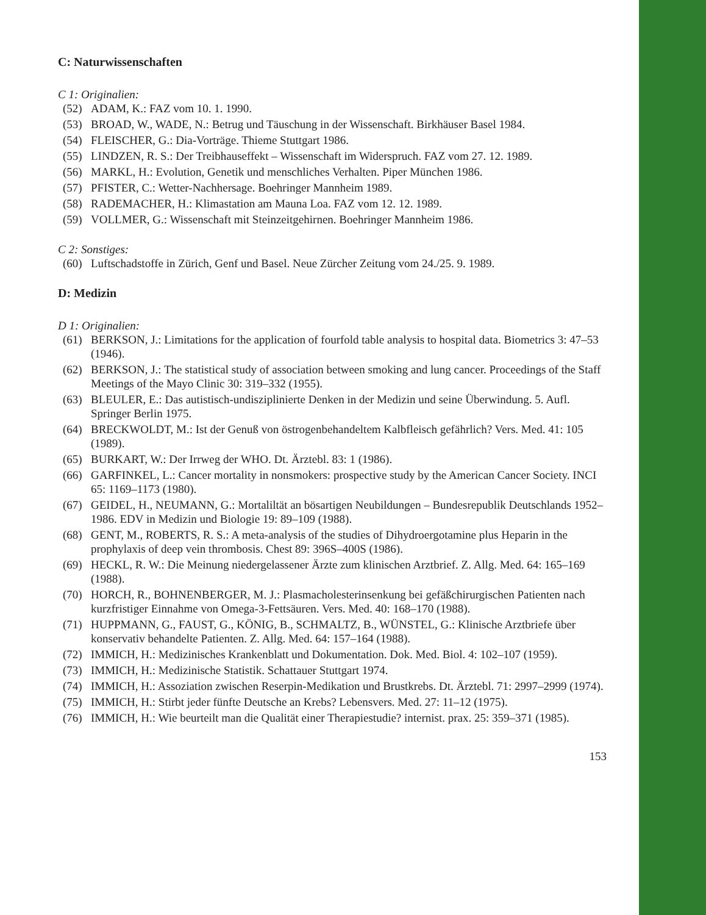C: Naturwissenschaften
C 1: Originalien:
(52) ADAM, K.: FAZ vom 10. 1. 1990.
(53) BROAD, W., WADE, N.: Betrug und Täuschung in der Wissenschaft. Birkhäuser Basel 1984.
(54) FLEISCHER, G.: Dia-Vorträge. Thieme Stuttgart 1986.
(55) LINDZEN, R. S.: Der Treibhauseffekt – Wissenschaft im Widerspruch. FAZ vom 27. 12. 1989.
(56) MARKL, H.: Evolution, Genetik und menschliches Verhalten. Piper München 1986.
(57) PFISTER, C.: Wetter-Nachhersage. Boehringer Mannheim 1989.
(58) RADEMACHER, H.: Klimastation am Mauna Loa. FAZ vom 12. 12. 1989.
(59) VOLLMER, G.: Wissenschaft mit Steinzeitgehirnen. Boehringer Mannheim 1986.
C 2: Sonstiges:
(60) Luftschadstoffe in Zürich, Genf und Basel. Neue Zürcher Zeitung vom 24./25. 9. 1989.
D: Medizin
D 1: Originalien:
(61) BERKSON, J.: Limitations for the application of fourfold table analysis to hospital data. Biometrics 3: 47–53 (1946).
(62) BERKSON, J.: The statistical study of association between smoking and lung cancer. Proceedings of the Staff Meetings of the Mayo Clinic 30: 319–332 (1955).
(63) BLEULER, E.: Das autistisch-undisziplinierte Denken in der Medizin und seine Überwindung. 5. Aufl. Springer Berlin 1975.
(64) BRECKWOLDT, M.: Ist der Genuß von östrogenbehandeltem Kalbfleisch gefährlich? Vers. Med. 41: 105 (1989).
(65) BURKART, W.: Der Irrweg der WHO. Dt. Ärztebl. 83: 1 (1986).
(66) GARFINKEL, L.: Cancer mortality in nonsmokers: prospective study by the American Cancer Society. INCI 65: 1169–1173 (1980).
(67) GEIDEL, H., NEUMANN, G.: Mortaliltät an bösartigen Neubildungen – Bundesrepublik Deutschlands 1952–1986. EDV in Medizin und Biologie 19: 89–109 (1988).
(68) GENT, M., ROBERTS, R. S.: A meta-analysis of the studies of Dihydroergotamine plus Heparin in the prophylaxis of deep vein thrombosis. Chest 89: 396S–400S (1986).
(69) HECKL, R. W.: Die Meinung niedergelassener Ärzte zum klinischen Arztbrief. Z. Allg. Med. 64: 165–169 (1988).
(70) HORCH, R., BOHNENBERGER, M. J.: Plasmacholesterinsenkung bei gefäßchirurgischen Patienten nach kurzfristiger Einnahme von Omega-3-Fettsäuren. Vers. Med. 40: 168–170 (1988).
(71) HUPPMANN, G., FAUST, G., KÖNIG, B., SCHMALTZ, B., WÜNSTEL, G.: Klinische Arztbriefe über konservativ behandelte Patienten. Z. Allg. Med. 64: 157–164 (1988).
(72) IMMICH, H.: Medizinisches Krankenblatt und Dokumentation. Dok. Med. Biol. 4: 102–107 (1959).
(73) IMMICH, H.: Medizinische Statistik. Schattauer Stuttgart 1974.
(74) IMMICH, H.: Assoziation zwischen Reserpin-Medikation und Brustkrebs. Dt. Ärztebl. 71: 2997–2999 (1974).
(75) IMMICH, H.: Stirbt jeder fünfte Deutsche an Krebs? Lebensvers. Med. 27: 11–12 (1975).
(76) IMMICH, H.: Wie beurteilt man die Qualität einer Therapiestudie? internist. prax. 25: 359–371 (1985).
153